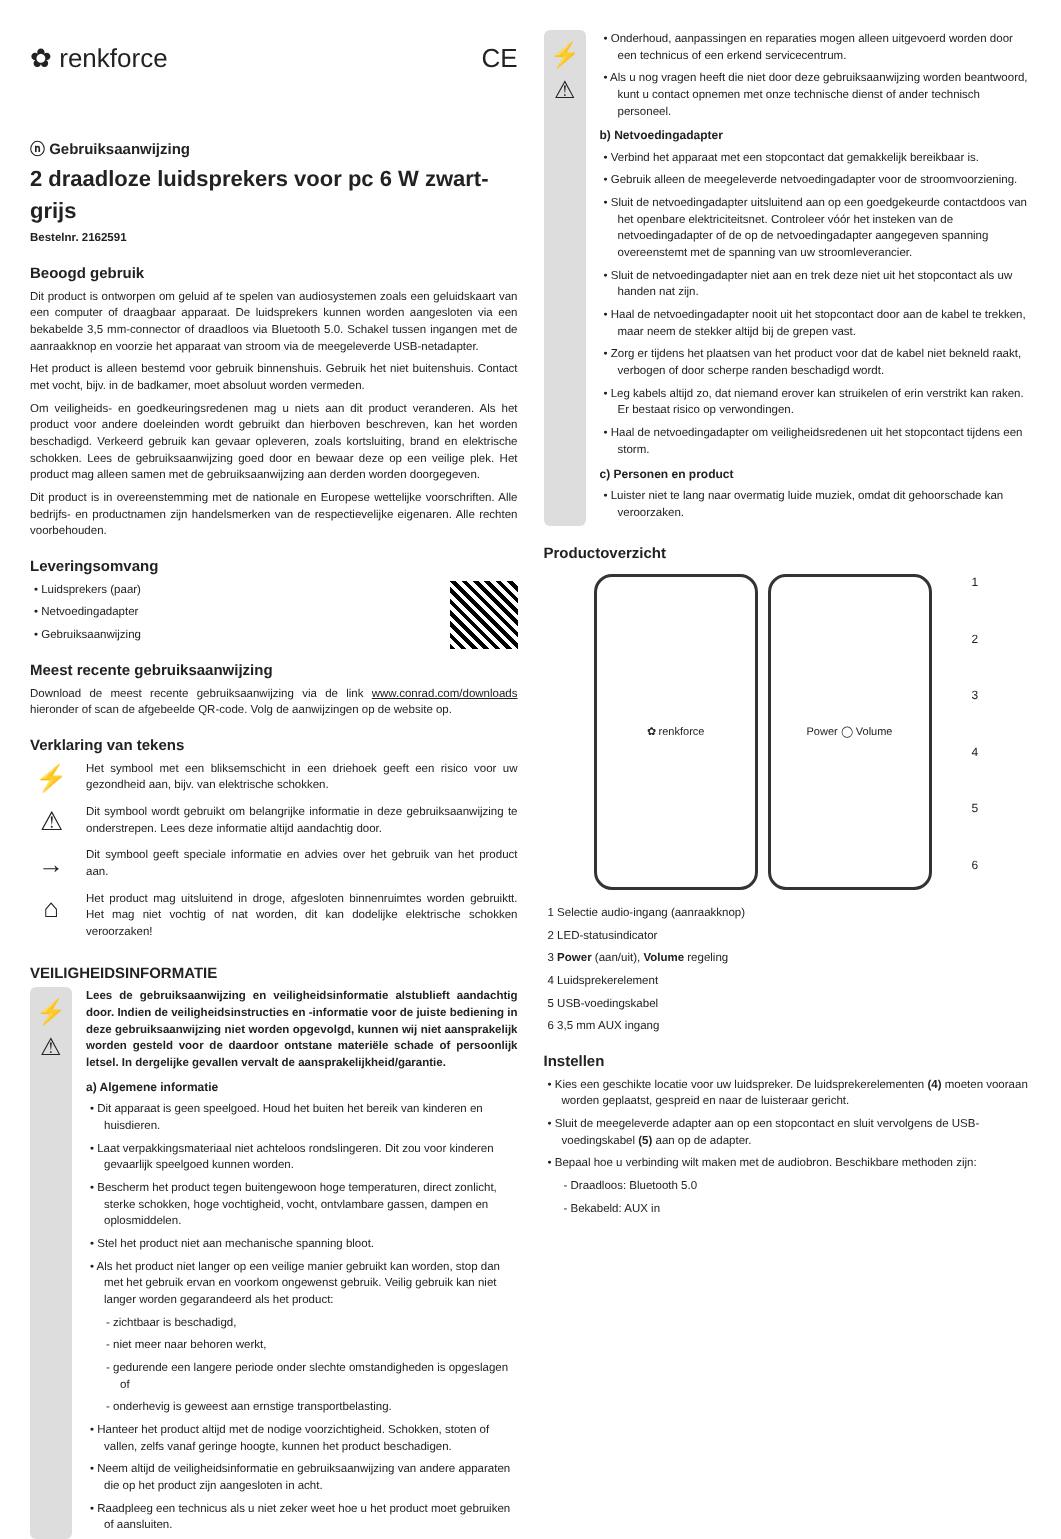✿ renkforce CE
ⓝ Gebruiksaanwijzing
2 draadloze luidsprekers voor pc 6 W zwart-grijs
Bestelnr. 2162591
Beoogd gebruik
Dit product is ontworpen om geluid af te spelen van audiosystemen zoals een geluidskaart van een computer of draagbaar apparaat. De luidsprekers kunnen worden aangesloten via een bekabelde 3,5 mm-connector of draadloos via Bluetooth 5.0. Schakel tussen ingangen met de aanraakknop en voorzie het apparaat van stroom via de meegeleverde USB-netadapter.
Het product is alleen bestemd voor gebruik binnenshuis. Gebruik het niet buitenshuis. Contact met vocht, bijv. in de badkamer, moet absoluut worden vermeden.
Om veiligheids- en goedkeuringsredenen mag u niets aan dit product veranderen. Als het product voor andere doeleinden wordt gebruikt dan hierboven beschreven, kan het worden beschadigd. Verkeerd gebruik kan gevaar opleveren, zoals kortsluiting, brand en elektrische schokken. Lees de gebruiksaanwijzing goed door en bewaar deze op een veilige plek. Het product mag alleen samen met de gebruiksaanwijzing aan derden worden doorgegeven.
Dit product is in overeenstemming met de nationale en Europese wettelijke voorschriften. Alle bedrijfs- en productnamen zijn handelsmerken van de respectievelijke eigenaren. Alle rechten voorbehouden.
Leveringsomvang
• Luidsprekers (paar)
• Netvoedingadapter
• Gebruiksaanwijzing
Meest recente gebruiksaanwijzing
Download de meest recente gebruiksaanwijzing via de link www.conrad.com/downloads hieronder of scan de afgebeelde QR-code. Volg de aanwijzingen op de website op.
Verklaring van tekens
⚡
Het symbool met een bliksemschicht in een driehoek geeft een risico voor uw gezondheid aan, bijv. van elektrische schokken.
⚠
Dit symbool wordt gebruikt om belangrijke informatie in deze gebruiksaanwijzing te onderstrepen. Lees deze informatie altijd aandachtig door.
→
Dit symbool geeft speciale informatie en advies over het gebruik van het product aan.
⌂
Het product mag uitsluitend in droge, afgesloten binnenruimtes worden gebruiktt. Het mag niet vochtig of nat worden, dit kan dodelijke elektrische schokken veroorzaken!
VEILIGHEIDSINFORMATIE
⚡
⚠
Lees de gebruiksaanwijzing en veiligheidsinformatie alstublieft aandachtig door. Indien de veiligheidsinstructies en -informatie voor de juiste bediening in deze gebruiksaanwijzing niet worden opgevolgd, kunnen wij niet aansprakelijk worden gesteld voor de daardoor ontstane materiële schade of persoonlijk letsel. In dergelijke gevallen vervalt de aansprakelijkheid/garantie.
a) Algemene informatie
• Dit apparaat is geen speelgoed. Houd het buiten het bereik van kinderen en huisdieren.
• Laat verpakkingsmateriaal niet achteloos rondslingeren. Dit zou voor kinderen gevaarlijk speelgoed kunnen worden.
• Bescherm het product tegen buitengewoon hoge temperaturen, direct zonlicht, sterke schokken, hoge vochtigheid, vocht, ontvlambare gassen, dampen en oplosmiddelen.
• Stel het product niet aan mechanische spanning bloot.
• Als het product niet langer op een veilige manier gebruikt kan worden, stop dan met het gebruik ervan en voorkom ongewenst gebruik. Veilig gebruik kan niet langer worden gegarandeerd als het product:
- zichtbaar is beschadigd,
- niet meer naar behoren werkt,
- gedurende een langere periode onder slechte omstandigheden is opgeslagen of
- onderhevig is geweest aan ernstige transportbelasting.
• Hanteer het product altijd met de nodige voorzichtigheid. Schokken, stoten of vallen, zelfs vanaf geringe hoogte, kunnen het product beschadigen.
• Neem altijd de veiligheidsinformatie en gebruiksaanwijzing van andere apparaten die op het product zijn aangesloten in acht.
• Raadpleeg een technicus als u niet zeker weet hoe u het product moet gebruiken of aansluiten.
⚡
⚠
• Onderhoud, aanpassingen en reparaties mogen alleen uitgevoerd worden door een technicus of een erkend servicecentrum.
• Als u nog vragen heeft die niet door deze gebruiksaanwijzing worden beantwoord, kunt u contact opnemen met onze technische dienst of ander technisch personeel.
b) Netvoedingadapter
• Verbind het apparaat met een stopcontact dat gemakkelijk bereikbaar is.
• Gebruik alleen de meegeleverde netvoedingadapter voor de stroomvoorziening.
• Sluit de netvoedingadapter uitsluitend aan op een goedgekeurde contactdoos van het openbare elektriciteitsnet. Controleer vóór het insteken van de netvoedingadapter of de op de netvoedingadapter aangegeven spanning overeenstemt met de spanning van uw stroomleverancier.
• Sluit de netvoedingadapter niet aan en trek deze niet uit het stopcontact als uw handen nat zijn.
• Haal de netvoedingadapter nooit uit het stopcontact door aan de kabel te trekken, maar neem de stekker altijd bij de grepen vast.
• Zorg er tijdens het plaatsen van het product voor dat de kabel niet bekneld raakt, verbogen of door scherpe randen beschadigd wordt.
• Leg kabels altijd zo, dat niemand erover kan struikelen of erin verstrikt kan raken. Er bestaat risico op verwondingen.
• Haal de netvoedingadapter om veiligheidsredenen uit het stopcontact tijdens een storm.
c) Personen en product
• Luister niet te lang naar overmatig luide muziek, omdat dit gehoorschade kan veroorzaken.
Productoverzicht
✿ renkforce Power ◯ Volume
123456
1 Selectie audio-ingang (aanraakknop)
2 LED-statusindicator
3 Power (aan/uit), Volume regeling
4 Luidsprekerelement
5 USB-voedingskabel
6 3,5 mm AUX ingang
Instellen
• Kies een geschikte locatie voor uw luidspreker. De luidsprekerelementen (4) moeten vooraan worden geplaatst, gespreid en naar de luisteraar gericht.
• Sluit de meegeleverde adapter aan op een stopcontact en sluit vervolgens de USB-voedingskabel (5) aan op de adapter.
• Bepaal hoe u verbinding wilt maken met de audiobron. Beschikbare methoden zijn:
- Draadloos: Bluetooth 5.0
- Bekabeld: AUX in